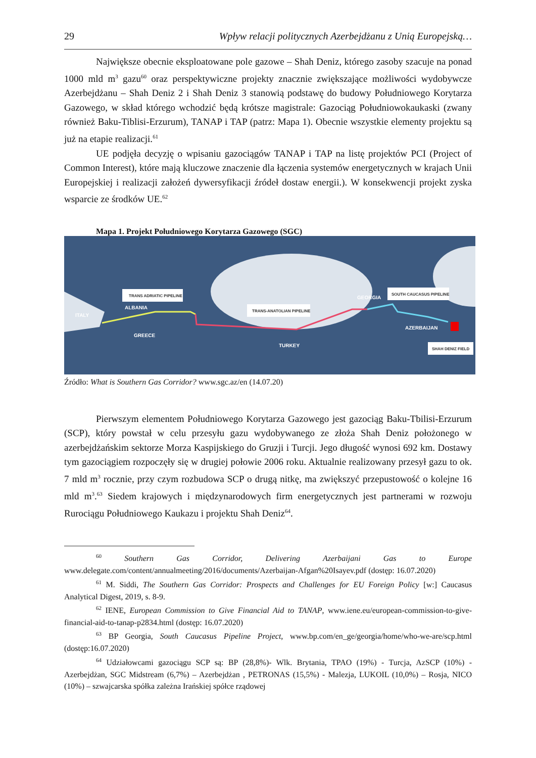29 Wpływ relacji politycznych Azerbejdżanu z Unią Europejską…
Największe obecnie eksploatowane pole gazowe – Shah Deniz, którego zasoby szacuje na ponad 1000 mld m<sup>3</sup> gazu<sup>60</sup> oraz perspektywiczne projekty znacznie zwiększające możliwości wydobywcze Azerbejdżanu – Shah Deniz 2 i Shah Deniz 3 stanowią podstawę do budowy Południowego Korytarza Gazowego, w skład którego wchodzić będą krótsze magistrale: Gazociąg Południowokaukaski (zwany również Baku-Tiblisi-Erzurum), TANAP i TAP (patrz: Mapa 1). Obecnie wszystkie elementy projektu są już na etapie realizacji.<sup>61</sup>
UE podjęła decyzję o wpisaniu gazociągów TANAP i TAP na listę projektów PCI (Project of Common Interest), które mają kluczowe znaczenie dla łączenia systemów energetycznych w krajach Unii Europejskiej i realizacji założeń dywersyfikacji źródeł dostaw energii.). W konsekwencji projekt zyska wsparcie ze środków UE.<sup>62</sup>
Mapa 1. Projekt Południowego Korytarza Gazowego (SGC)
TRANS ADRIATIC PIPELINE
TRANS-ANATOLIAN PIPELINE
SOUTH CAUCASUS PIPELINE
SHAH DENIZ FIELD
ITALY
ALBANIA
GREECE
TURKEY
GEORGIA
AZERBAIJAN
Źródło: What is Southern Gas Corridor? www.sgc.az/en (14.07.20)
Pierwszym elementem Południowego Korytarza Gazowego jest gazociąg Baku-Tbilisi-Erzurum (SCP), który powstał w celu przesyłu gazu wydobywanego ze złoża Shah Deniz położonego w azerbejdżańskim sektorze Morza Kaspijskiego do Gruzji i Turcji. Jego długość wynosi 692 km. Dostawy tym gazociągiem rozpoczęły się w drugiej połowie 2006 roku. Aktualnie realizowany przesył gazu to ok. 7 mld m<sup>3</sup> rocznie, przy czym rozbudowa SCP o drugą nitkę, ma zwiększyć przepustowość o kolejne 16 mld m<sup>3</sup>.<sup>63</sup> Siedem krajowych i międzynarodowych firm energetycznych jest partnerami w rozwoju Rurociągu Południowego Kaukazu i projektu Shah Deniz<sup>64</sup>.
<sup>60</sup> Southern Gas Corridor, Delivering Azerbaijani Gas to Europe www.delegate.com/content/annualmeeting/2016/documents/Azerbaijan-Afgan%20Isayev.pdf (dostęp: 16.07.2020)
<sup>61</sup> M. Siddi, The Southern Gas Corridor: Prospects and Challenges for EU Foreign Policy [w:] Caucasus Analytical Digest, 2019, s. 8-9.
<sup>62</sup> IENE, European Commission to Give Financial Aid to TANAP, www.iene.eu/european-commission-to-give-financial-aid-to-tanap-p2834.html (dostęp: 16.07.2020)
<sup>63</sup> BP Georgia, South Caucasus Pipeline Project, www.bp.com/en_ge/georgia/home/who-we-are/scp.html (dostęp:16.07.2020)
<sup>64</sup> Udziałowcami gazociągu SCP są: BP (28,8%)- Wlk. Brytania, TPAO (19%) - Turcja, AzSCP (10%) - Azerbejdżan, SGC Midstream (6,7%) – Azerbejdżan , PETRONAS (15,5%) - Malezja, LUKOIL (10,0%) – Rosja, NICO (10%) – szwajcarska spółka zależna Irańskiej spółce rządowej